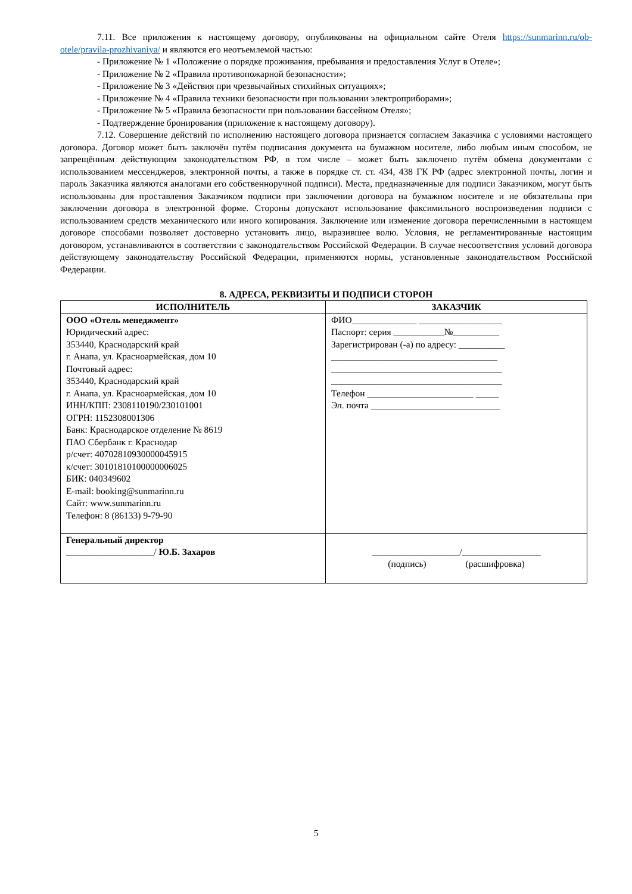7.11. Все приложения к настоящему договору, опубликованы на официальном сайте Отеля https://sunmarinn.ru/ob-otele/pravila-prozhivaniya/ и являются его неотъемлемой частью:
- Приложение № 1 «Положение о порядке проживания, пребывания и предоставления Услуг в Отеле»;
- Приложение № 2 «Правила противопожарной безопасности»;
- Приложение № 3 «Действия при чрезвычайных стихийных ситуациях»;
- Приложение № 4 «Правила техники безопасности при пользовании электроприборами»;
- Приложение № 5 «Правила безопасности при пользовании бассейном Отеля»;
- Подтверждение бронирования (приложение к настоящему договору).
7.12. Совершение действий по исполнению настоящего договора признается согласием Заказчика с условиями настоящего договора. Договор может быть заключён путём подписания документа на бумажном носителе, либо любым иным способом, не запрещённым действующим законодательством РФ, в том числе – может быть заключено путём обмена документами с использованием мессенджеров, электронной почты, а также в порядке ст. ст. 434, 438 ГК РФ (адрес электронной почты, логин и пароль Заказчика являются аналогами его собственноручной подписи). Места, предназначенные для подписи Заказчиком, могут быть использованы для проставления Заказчиком подписи при заключении договора на бумажном носителе и не обязательны при заключении договора в электронной форме. Стороны допускают использование факсимильного воспроизведения подписи с использованием средств механического или иного копирования. Заключение или изменение договора перечисленными в настоящем договоре способами позволяет достоверно установить лицо, выразившее волю. Условия, не регламентированные настоящим договором, устанавливаются в соответствии с законодательством Российской Федерации. В случае несоответствия условий договора действующему законодательству Российской Федерации, применяются нормы, установленные законодательством Российской Федерации.
8. АДРЕСА, РЕКВИЗИТЫ И ПОДПИСИ СТОРОН
| ИСПОЛНИТЕЛЬ | ЗАКАЗЧИК |
| --- | --- |
| ООО «Отель менеджмент» Юридический адрес: 353440, Краснодарский край г. Анапа, ул. Красноармейская, дом 10 Почтовый адрес: 353440, Краснодарский край г. Анапа, ул. Красноармейская, дом 10 ИНН/КПП: 2308110190/230101001 ОГРН: 1152308001306 Банк: Краснодарское отделение № 8619 ПАО Сбербанк г. Краснодар р/счет: 40702810930000045915 к/счет: 30101810100000006025 БИК: 040349602 E-mail: booking@sunmarinn.ru Сайт: www.sunmarinn.ru Телефон: 8 (86133) 9-79-90 | ФИО______________ __________________ Паспорт: серия ___________№__________ Зарегистрирован (-а) по адресу: __________ ____________________________________ _____________________________________ _____________________________________ Телефон _______________________ _____ Эл. почта ____________________________ |
| Генеральный директор ___________________/ Ю.Б. Захаров | ___________________/_________________ (подпись) (расшифровка) |
5